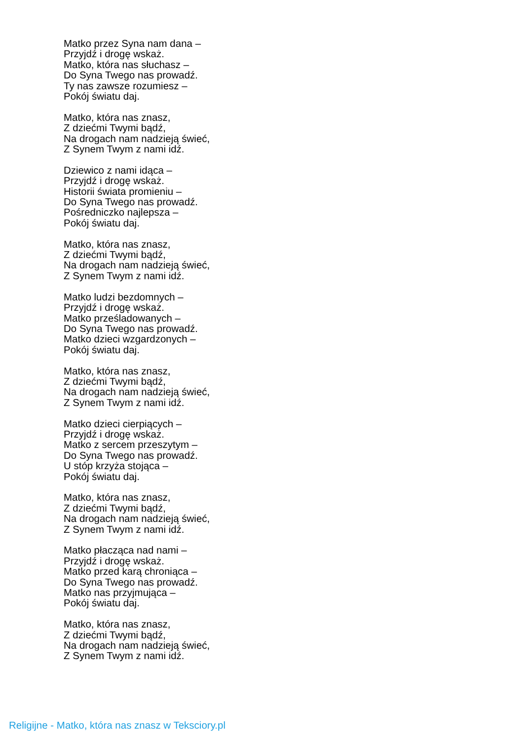Matko przez Syna nam dana –
Przyjdź i drogę wskaż.
Matko, która nas słuchasz –
Do Syna Twego nas prowadź.
Ty nas zawsze rozumiesz –
Pokój światu daj.
Matko, która nas znasz,
Z dziećmi Twymi bądź,
Na drogach nam nadzieją świeć,
Z Synem Twym z nami idź.
Dziewico z nami idąca –
Przyjdź i drogę wskaż.
Historii świata promieniu –
Do Syna Twego nas prowadź.
Pośredniczko najlepsza –
Pokój światu daj.
Matko, która nas znasz,
Z dziećmi Twymi bądź,
Na drogach nam nadzieją świeć,
Z Synem Twym z nami idź.
Matko ludzi bezdomnych –
Przyjdź i drogę wskaż.
Matko prześladowanych –
Do Syna Twego nas prowadź.
Matko dzieci wzgardzonych –
Pokój światu daj.
Matko, która nas znasz,
Z dziećmi Twymi bądź,
Na drogach nam nadzieją świeć,
Z Synem Twym z nami idź.
Matko dzieci cierpiących –
Przyjdź i drogę wskaż.
Matko z sercem przeszytym –
Do Syna Twego nas prowadź.
U stóp krzyża stojąca –
Pokój światu daj.
Matko, która nas znasz,
Z dziećmi Twymi bądź,
Na drogach nam nadzieją świeć,
Z Synem Twym z nami idź.
Matko płacząca nad nami –
Przyjdź i drogę wskaż.
Matko przed karą chroniąca –
Do Syna Twego nas prowadź.
Matko nas przyjmująca –
Pokój światu daj.
Matko, która nas znasz,
Z dziećmi Twymi bądź,
Na drogach nam nadzieją świeć,
Z Synem Twym z nami idź.
Religijne - Matko, która nas znasz w Teksciory.pl